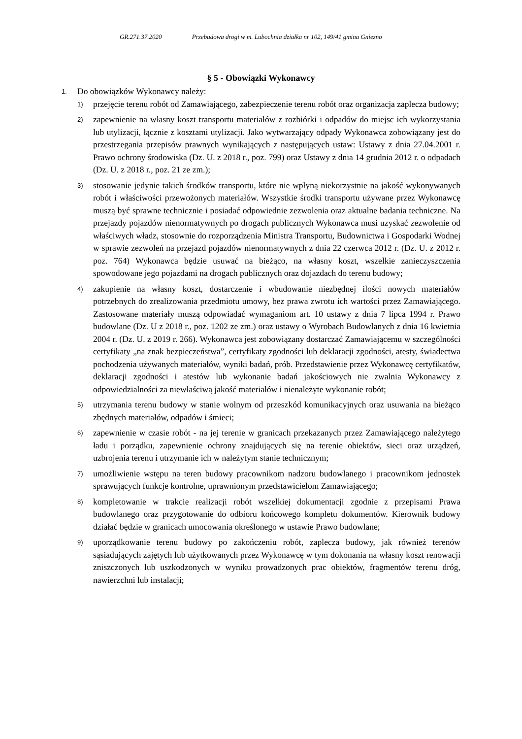GR.271.37.2020 Przebudowa drogi w m. Lubochnia działka nr 102, 149/41 gmina Gniezno
§ 5 - Obowiązki Wykonawcy
1.
Do obowiązków Wykonawcy należy:
1)
przejęcie terenu robót od Zamawiającego, zabezpieczenie terenu robót oraz organizacja zaplecza budowy;
2)
zapewnienie na własny koszt transportu materiałów z rozbiórki i odpadów do miejsc ich wykorzystania lub utylizacji, łącznie z kosztami utylizacji. Jako wytwarzający odpady Wykonawca zobowiązany jest do przestrzegania przepisów prawnych wynikających z następujących ustaw: Ustawy z dnia 27.04.2001 r. Prawo ochrony środowiska (Dz. U. z 2018 r., poz. 799) oraz Ustawy z dnia 14 grudnia 2012 r. o odpadach (Dz. U. z 2018 r., poz. 21 ze zm.);
3)
stosowanie jedynie takich środków transportu, które nie wpłyną niekorzystnie na jakość wykonywanych robót i właściwości przewożonych materiałów. Wszystkie środki transportu używane przez Wykonawcę muszą być sprawne technicznie i posiadać odpowiednie zezwolenia oraz aktualne badania techniczne. Na przejazdy pojazdów nienormatywnych po drogach publicznych Wykonawca musi uzyskać zezwolenie od właściwych władz, stosownie do rozporządzenia Ministra Transportu, Budownictwa i Gospodarki Wodnej w sprawie zezwoleń na przejazd pojazdów nienormatywnych z dnia 22 czerwca 2012 r. (Dz. U. z 2012 r. poz. 764) Wykonawca będzie usuwać na bieżąco, na własny koszt, wszelkie zanieczyszczenia spowodowane jego pojazdami na drogach publicznych oraz dojazdach do terenu budowy;
4)
zakupienie na własny koszt, dostarczenie i wbudowanie niezbędnej ilości nowych materiałów potrzebnych do zrealizowania przedmiotu umowy, bez prawa zwrotu ich wartości przez Zamawiającego. Zastosowane materiały muszą odpowiadać wymaganiom art. 10 ustawy z dnia 7 lipca 1994 r. Prawo budowlane (Dz. U z 2018 r., poz. 1202 ze zm.) oraz ustawy o Wyrobach Budowlanych z dnia 16 kwietnia 2004 r. (Dz. U. z 2019 r. 266). Wykonawca jest zobowiązany dostarczać Zamawiającemu w szczególności certyfikaty „na znak bezpieczeństwa”, certyfikaty zgodności lub deklaracji zgodności, atesty, świadectwa pochodzenia używanych materiałów, wyniki badań, prób. Przedstawienie przez Wykonawcę certyfikatów, deklaracji zgodności i atestów lub wykonanie badań jakościowych nie zwalnia Wykonawcy z odpowiedzialności za niewłaściwą jakość materiałów i nienależyte wykonanie robót;
5)
utrzymania terenu budowy w stanie wolnym od przeszkód komunikacyjnych oraz usuwania na bieżąco zbędnych materiałów, odpadów i śmieci;
6)
zapewnienie w czasie robót - na jej terenie w granicach przekazanych przez Zamawiającego należytego ładu i porządku, zapewnienie ochrony znajdujących się na terenie obiektów, sieci oraz urządzeń, uzbrojenia terenu i utrzymanie ich w należytym stanie technicznym;
7)
umożliwienie wstępu na teren budowy pracownikom nadzoru budowlanego i pracownikom jednostek sprawujących funkcje kontrolne, uprawnionym przedstawicielom Zamawiającego;
8)
kompletowanie w trakcie realizacji robót wszelkiej dokumentacji zgodnie z przepisami Prawa budowlanego oraz przygotowanie do odbioru końcowego kompletu dokumentów. Kierownik budowy działać będzie w granicach umocowania określonego w ustawie Prawo budowlane;
9)
uporządkowanie terenu budowy po zakończeniu robót, zaplecza budowy, jak również terenów sąsiadujących zajętych lub użytkowanych przez Wykonawcę w tym dokonania na własny koszt renowacji zniszczonych lub uszkodzonych w wyniku prowadzonych prac obiektów, fragmentów terenu dróg, nawierzchni lub instalacji;